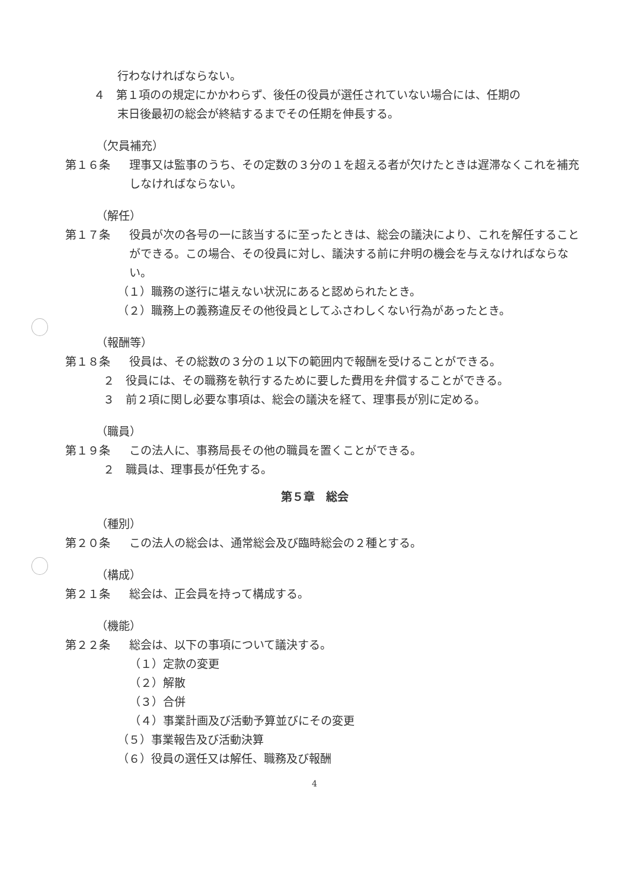行わなければならない。
４　第１項のの規定にかかわらず、後任の役員が選任されていない場合には、任期の
末日後最初の総会が終結するまでその任期を伸長する。
（欠員補充）
第１６条 理事又は監事のうち、その定数の３分の１を超える者が欠けたときは遅滞なくこれを補充しなければならない。
（解任）
第１７条 役員が次の各号の一に該当するに至ったときは、総会の議決により、これを解任することができる。この場合、その役員に対し、議決する前に弁明の機会を与えなければならない。
（１）職務の遂行に堪えない状況にあると認められたとき。
（２）職務上の義務違反その他役員としてふさわしくない行為があったとき。
（報酬等）
第１８条 役員は、その総数の３分の１以下の範囲内で報酬を受けることができる。
２　役員には、その職務を執行するために要した費用を弁償することができる。
３　前２項に関し必要な事項は、総会の議決を経て、理事長が別に定める。
（職員）
第１９条 この法人に、事務局長その他の職員を置くことができる。
２　職員は、理事長が任免する。
第５章　総会
（種別）
第２０条 この法人の総会は、通常総会及び臨時総会の２種とする。
（構成）
第２１条 総会は、正会員を持って構成する。
（機能）
第２２条 総会は、以下の事項について議決する。
（１）定款の変更
（２）解散
（３）合併
（４）事業計画及び活動予算並びにその変更
（５）事業報告及び活動決算
（６）役員の選任又は解任、職務及び報酬
4